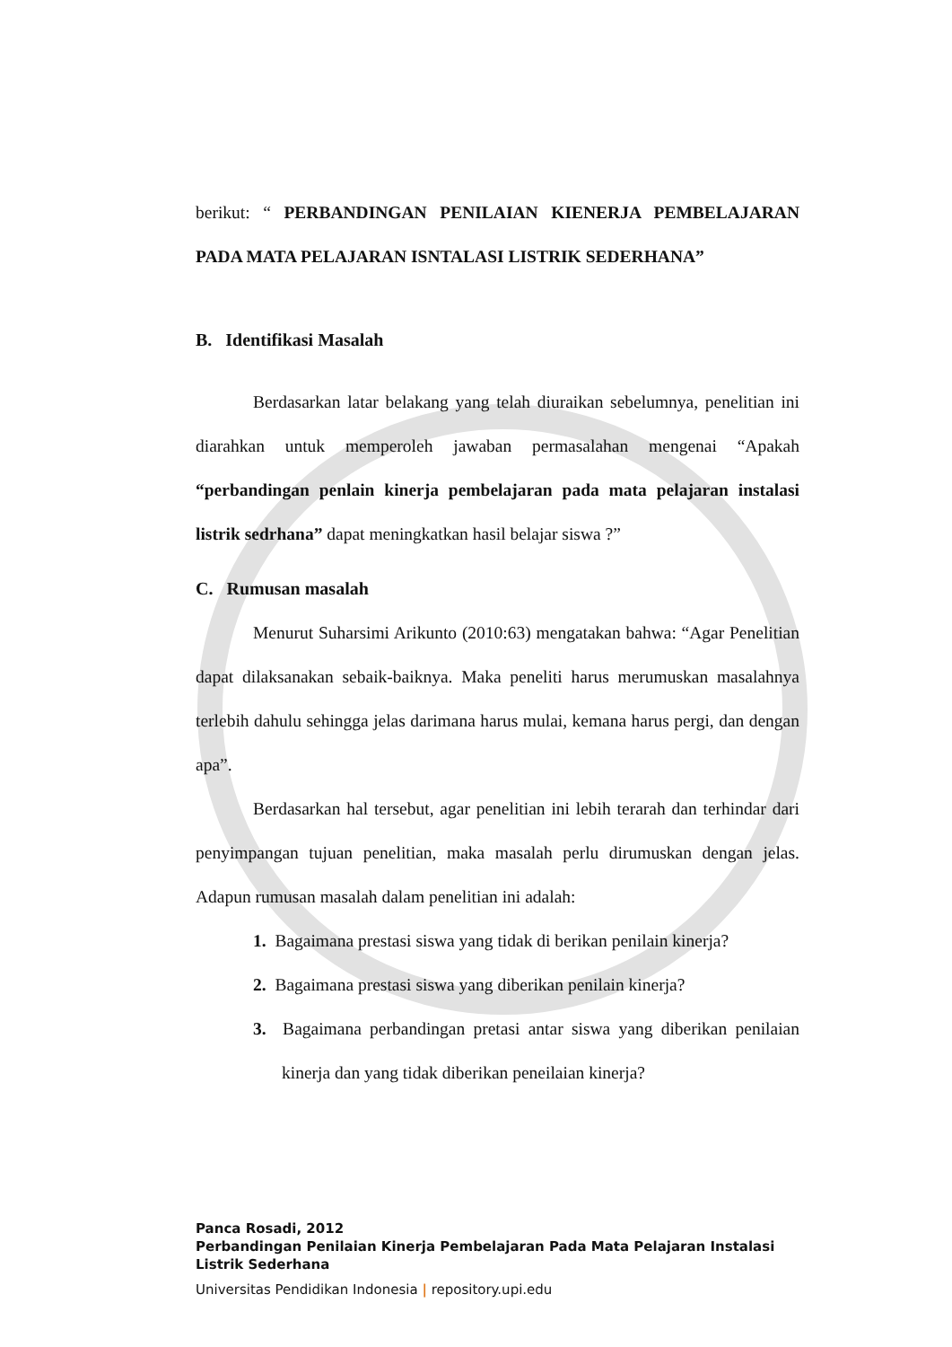berikut: “ PERBANDINGAN PENILAIAN KIENERJA PEMBELAJARAN PADA MATA PELAJARAN ISNTALASI LISTRIK SEDERHANA”
B. Identifikasi Masalah
Berdasarkan latar belakang yang telah diuraikan sebelumnya, penelitian ini diarahkan untuk memperoleh jawaban permasalahan mengenai “Apakah “perbandingan penlain kinerja pembelajaran pada mata pelajaran instalasi listrik sedrhana” dapat meningkatkan hasil belajar siswa ?”
C. Rumusan masalah
Menurut Suharsimi Arikunto (2010:63) mengatakan bahwa: “Agar Penelitian dapat dilaksanakan sebaik-baiknya. Maka peneliti harus merumuskan masalahnya terlebih dahulu sehingga jelas darimana harus mulai, kemana harus pergi, dan dengan apa”.
Berdasarkan hal tersebut, agar penelitian ini lebih terarah dan terhindar dari penyimpangan tujuan penelitian, maka masalah perlu dirumuskan dengan jelas. Adapun rumusan masalah dalam penelitian ini adalah:
1. Bagaimana prestasi siswa yang tidak di berikan penilain kinerja?
2. Bagaimana prestasi siswa yang diberikan penilain kinerja?
3. Bagaimana perbandingan pretasi antar siswa yang diberikan penilaian kinerja dan yang tidak diberikan peneilaian kinerja?
Panca Rosadi, 2012
Perbandingan Penilaian Kinerja Pembelajaran Pada Mata Pelajaran Instalasi
Listrik Sederhana
Universitas Pendidikan Indonesia | repository.upi.edu